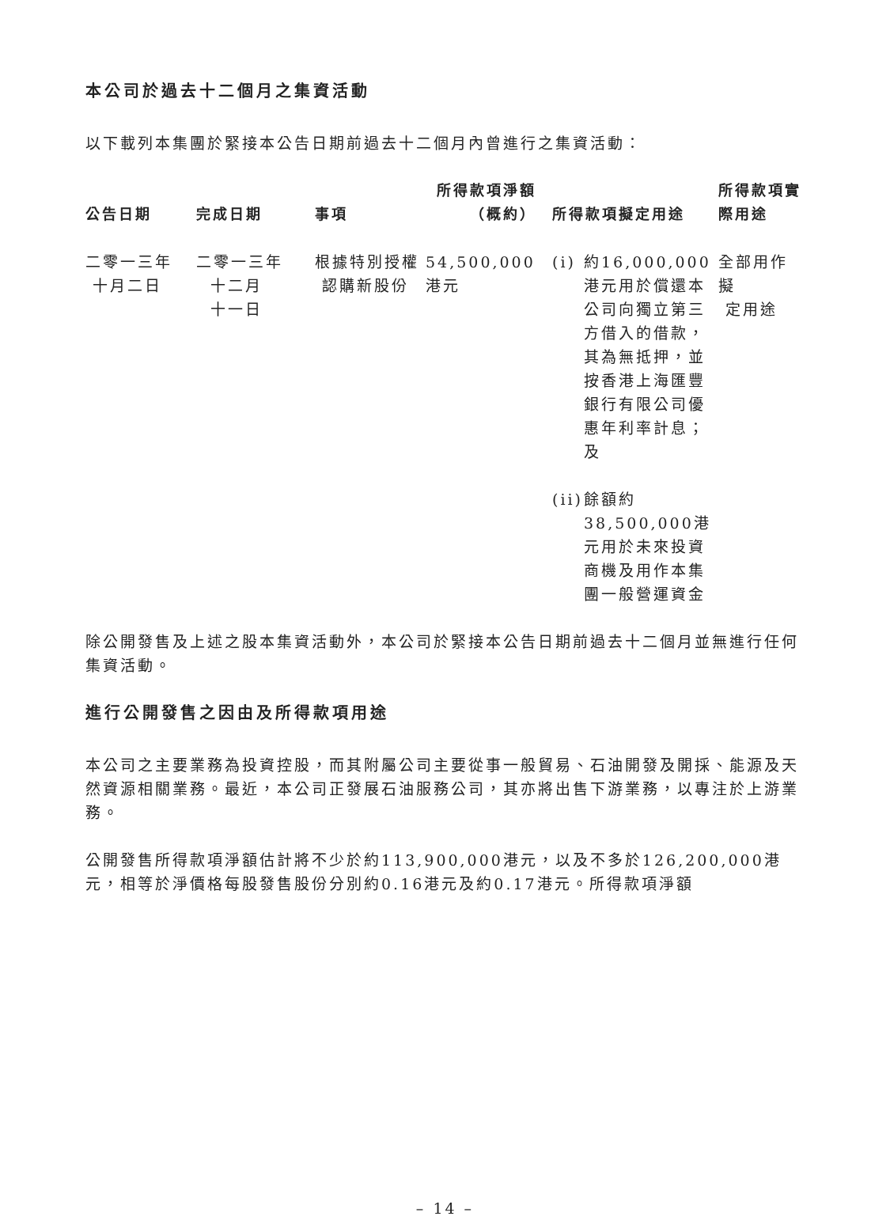本公司於過去十二個月之集資活動
以下載列本集團於緊接本公告日期前過去十二個月內曾進行之集資活動：
| 公告日期 | 完成日期 | 事項 | 所得款項淨額 （概約） | 所得款項擬定用途 | | 所得款項實 際用途 |
| --- | --- | --- | --- | --- | --- | --- |
| 二零一三年 十月二日 | 二零一三年 十二月 十一日 | 根據特別授權 認購新股份 | 54,500,000港元 | (i) | 約16,000,000港元用於償還本公司向獨立第三方借入的借款，其為無抵押，並按香港上海匯豐銀行有限公司優惠年利率計息；及 | 全部用作擬 定用途 |
| | | | | (ii) | 餘額約 38,500,000港元用於未來投資商機及用作本集團一般營運資金 | |
除公開發售及上述之股本集資活動外，本公司於緊接本公告日期前過去十二個月並無進行任何集資活動。
進行公開發售之因由及所得款項用途
本公司之主要業務為投資控股，而其附屬公司主要從事一般貿易、石油開發及開採、能源及天然資源相關業務。最近，本公司正發展石油服務公司，其亦將出售下游業務，以專注於上游業務。
公開發售所得款項淨額估計將不少於約113,900,000港元，以及不多於126,200,000港元，相等於淨價格每股發售股份分別約0.16港元及約0.17港元。所得款項淨額
– 14 –